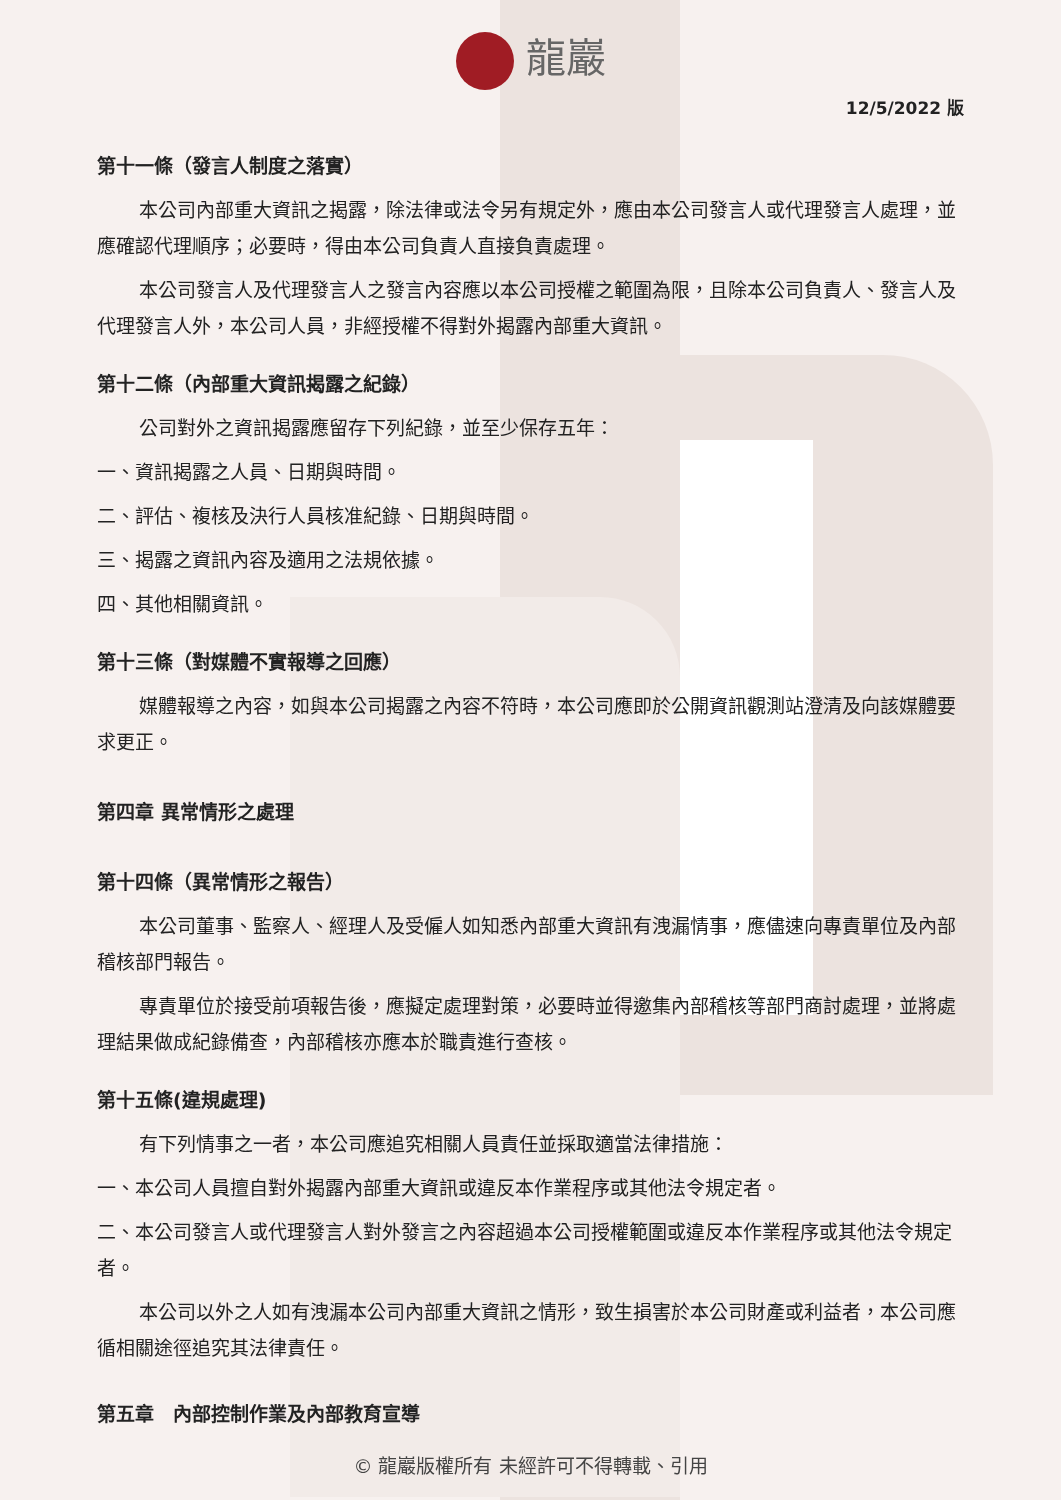龍巖
12/5/2022 版
第十一條（發言人制度之落實）
本公司內部重大資訊之揭露，除法律或法令另有規定外，應由本公司發言人或代理發言人處理，並應確認代理順序；必要時，得由本公司負責人直接負責處理。
本公司發言人及代理發言人之發言內容應以本公司授權之範圍為限，且除本公司負責人、發言人及代理發言人外，本公司人員，非經授權不得對外揭露內部重大資訊。
第十二條（內部重大資訊揭露之紀錄）
公司對外之資訊揭露應留存下列紀錄，並至少保存五年：
一、資訊揭露之人員、日期與時間。
二、評估、複核及決行人員核准紀錄、日期與時間。
三、揭露之資訊內容及適用之法規依據。
四、其他相關資訊。
第十三條（對媒體不實報導之回應）
媒體報導之內容，如與本公司揭露之內容不符時，本公司應即於公開資訊觀測站澄清及向該媒體要求更正。
第四章 異常情形之處理
第十四條（異常情形之報告）
本公司董事、監察人、經理人及受僱人如知悉內部重大資訊有洩漏情事，應儘速向專責單位及內部稽核部門報告。
專責單位於接受前項報告後，應擬定處理對策，必要時並得邀集內部稽核等部門商討處理，並將處理結果做成紀錄備查，內部稽核亦應本於職責進行查核。
第十五條(違規處理)
有下列情事之一者，本公司應追究相關人員責任並採取適當法律措施：
一、本公司人員擅自對外揭露內部重大資訊或違反本作業程序或其他法令規定者。
二、本公司發言人或代理發言人對外發言之內容超過本公司授權範圍或違反本作業程序或其他法令規定者。
本公司以外之人如有洩漏本公司內部重大資訊之情形，致生損害於本公司財產或利益者，本公司應循相關途徑追究其法律責任。
第五章　內部控制作業及內部教育宣導
© 龍巖版權所有 未經許可不得轉載、引用